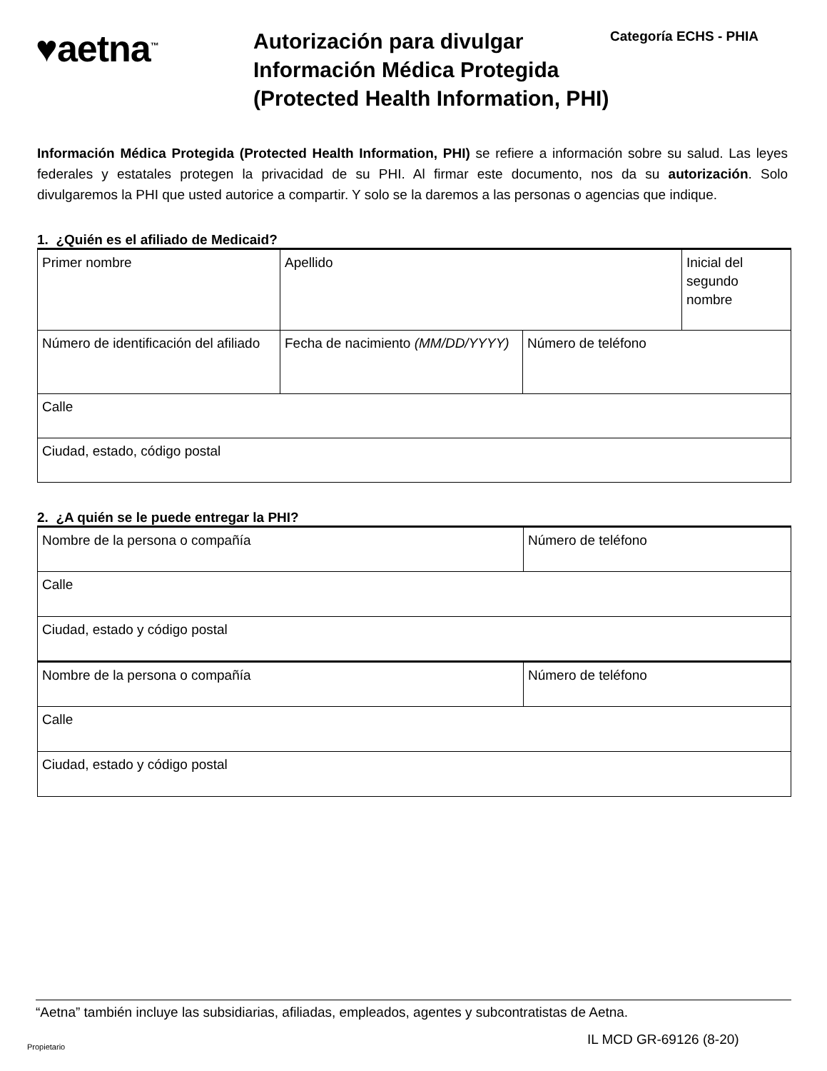♥aetna<sup>™</sup>
Autorización para divulgar Información Médica Protegida (Protected Health Information, PHI)
Categoría ECHS - PHIA
Información Médica Protegida (Protected Health Information, PHI) se refiere a información sobre su salud. Las leyes federales y estatales protegen la privacidad de su PHI. Al firmar este documento, nos da su autorización. Solo divulgaremos la PHI que usted autorice a compartir. Y solo se la daremos a las personas o agencias que indique.
1. ¿Quién es el afiliado de Medicaid?
| Primer nombre | Apellido | | Inicial del segundo nombre |
| Número de identificación del afiliado | Fecha de nacimiento (MM/DD/YYYY) | Número de teléfono | |
| Calle | | | |
| Ciudad, estado, código postal | | | |
2. ¿A quién se le puede entregar la PHI?
| Nombre de la persona o compañía | Número de teléfono |
| Calle | |
| Ciudad, estado y código postal | |
| Nombre de la persona o compañía | Número de teléfono |
| Calle | |
| Ciudad, estado y código postal | |
“Aetna” también incluye las subsidiarias, afiliadas, empleados, agentes y subcontratistas de Aetna.
Propietario IL MCD GR-69126 (8-20)